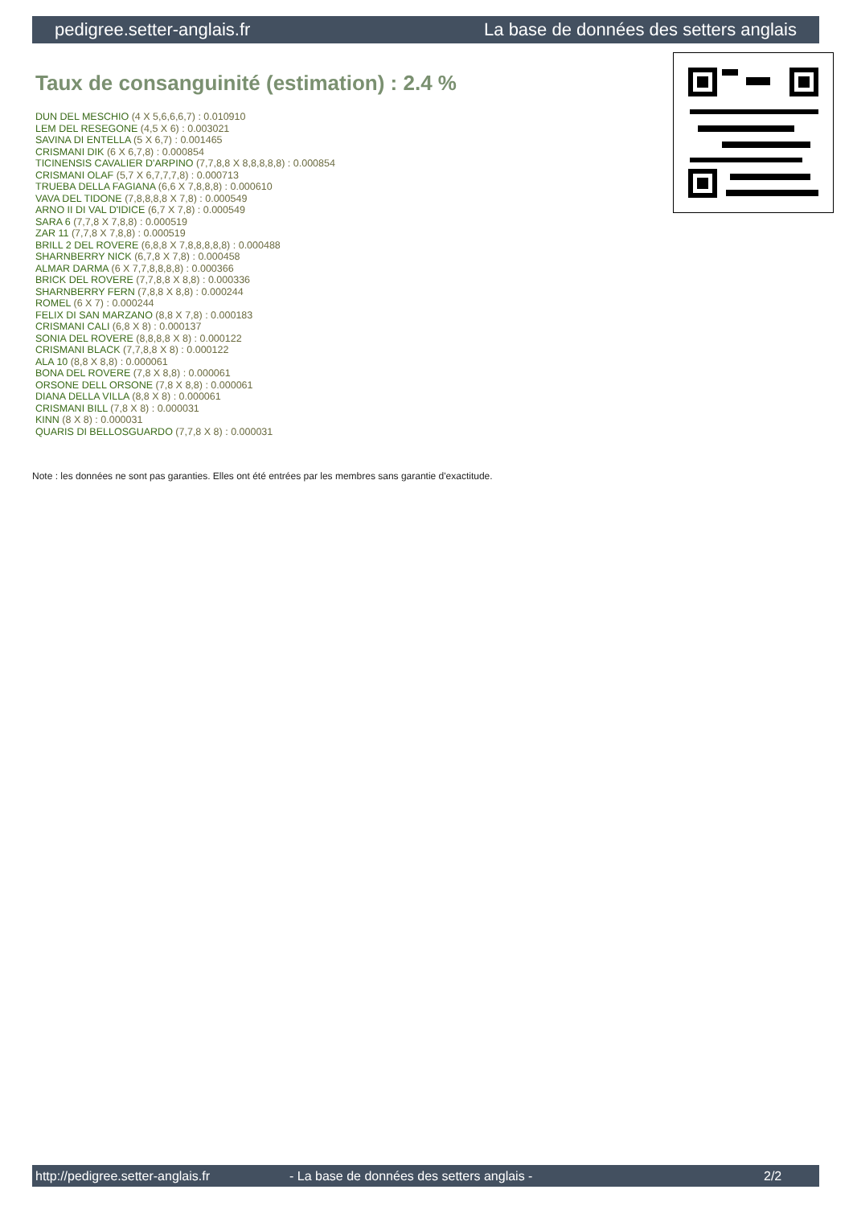pedigree.setter-anglais.fr La base de données des setters anglais
Taux de consanguinité (estimation) : 2.4 %
DUN DEL MESCHIO (4 X 5,6,6,6,7) : 0.010910
LEM DEL RESEGONE (4,5 X 6) : 0.003021
SAVINA DI ENTELLA (5 X 6,7) : 0.001465
CRISMANI DIK (6 X 6,7,8) : 0.000854
TICINENSIS CAVALIER D'ARPINO (7,7,8,8 X 8,8,8,8,8) : 0.000854
CRISMANI OLAF (5,7 X 6,7,7,7,8) : 0.000713
TRUEBA DELLA FAGIANA (6,6 X 7,8,8,8) : 0.000610
VAVA DEL TIDONE (7,8,8,8,8 X 7,8) : 0.000549
ARNO II DI VAL D'IDICE (6,7 X 7,8) : 0.000549
SARA 6 (7,7,8 X 7,8,8) : 0.000519
ZAR 11 (7,7,8 X 7,8,8) : 0.000519
BRILL 2 DEL ROVERE (6,8,8 X 7,8,8,8,8,8) : 0.000488
SHARNBERRY NICK (6,7,8 X 7,8) : 0.000458
ALMAR DARMA (6 X 7,7,8,8,8,8) : 0.000366
BRICK DEL ROVERE (7,7,8,8 X 8,8) : 0.000336
SHARNBERRY FERN (7,8,8 X 8,8) : 0.000244
ROMEL (6 X 7) : 0.000244
FELIX DI SAN MARZANO (8,8 X 7,8) : 0.000183
CRISMANI CALI (6,8 X 8) : 0.000137
SONIA DEL ROVERE (8,8,8,8 X 8) : 0.000122
CRISMANI BLACK (7,7,8,8 X 8) : 0.000122
ALA 10 (8,8 X 8,8) : 0.000061
BONA DEL ROVERE (7,8 X 8,8) : 0.000061
ORSONE DELL ORSONE (7,8 X 8,8) : 0.000061
DIANA DELLA VILLA (8,8 X 8) : 0.000061
CRISMANI BILL (7,8 X 8) : 0.000031
KINN (8 X 8) : 0.000031
QUARIS DI BELLOSGUARDO (7,7,8 X 8) : 0.000031
Note : les données ne sont pas garanties. Elles ont été entrées par les membres sans garantie d'exactitude.
http://pedigree.setter-anglais.fr - La base de données des setters anglais - 2/2